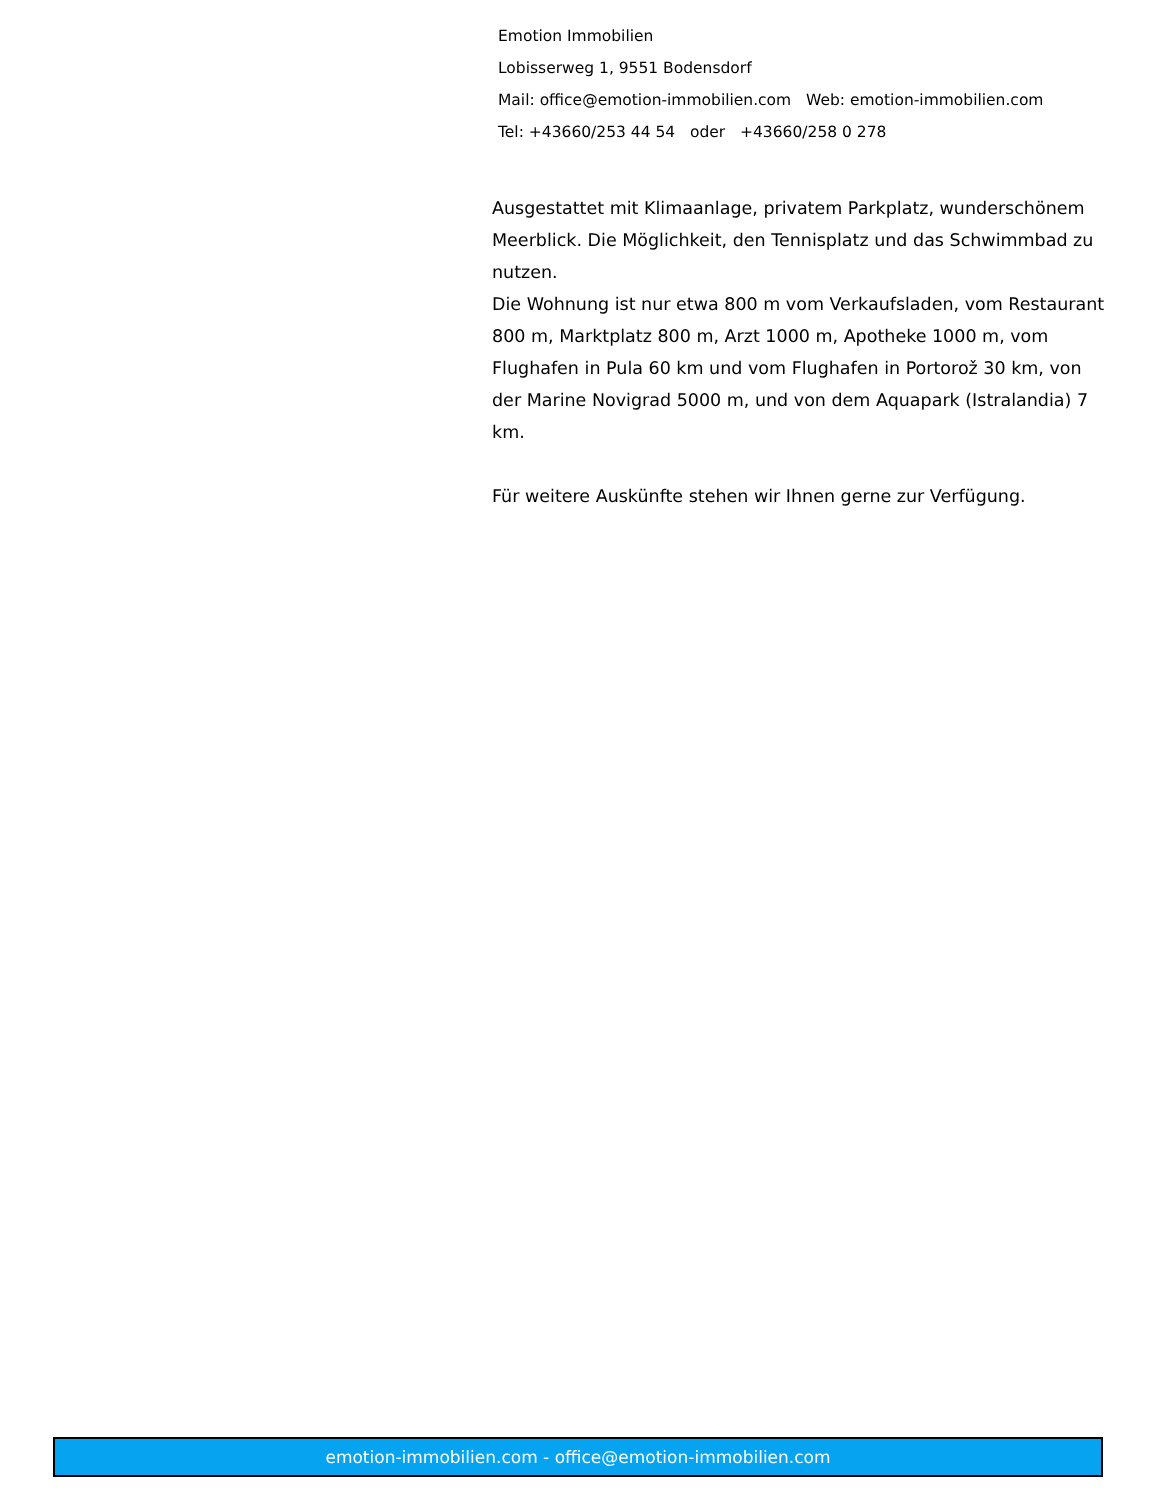Emotion Immobilien
Lobisserweg 1, 9551 Bodensdorf
Mail: office@emotion-immobilien.com Web: emotion-immobilien.com
Tel: +43660/253 44 54 oder +43660/258 0 278
Ausgestattet mit Klimaanlage, privatem Parkplatz, wunderschönem Meerblick. Die Möglichkeit, den Tennisplatz und das Schwimmbad zu nutzen.
Die Wohnung ist nur etwa 800 m vom Verkaufsladen, vom Restaurant 800 m, Marktplatz 800 m, Arzt 1000 m, Apotheke 1000 m, vom Flughafen in Pula 60 km und vom Flughafen in Portorož 30 km, von der Marine Novigrad 5000 m, und von dem Aquapark (Istralandia) 7 km.
Für weitere Auskünfte stehen wir Ihnen gerne zur Verfügung.
emotion-immobilien.com - office@emotion-immobilien.com